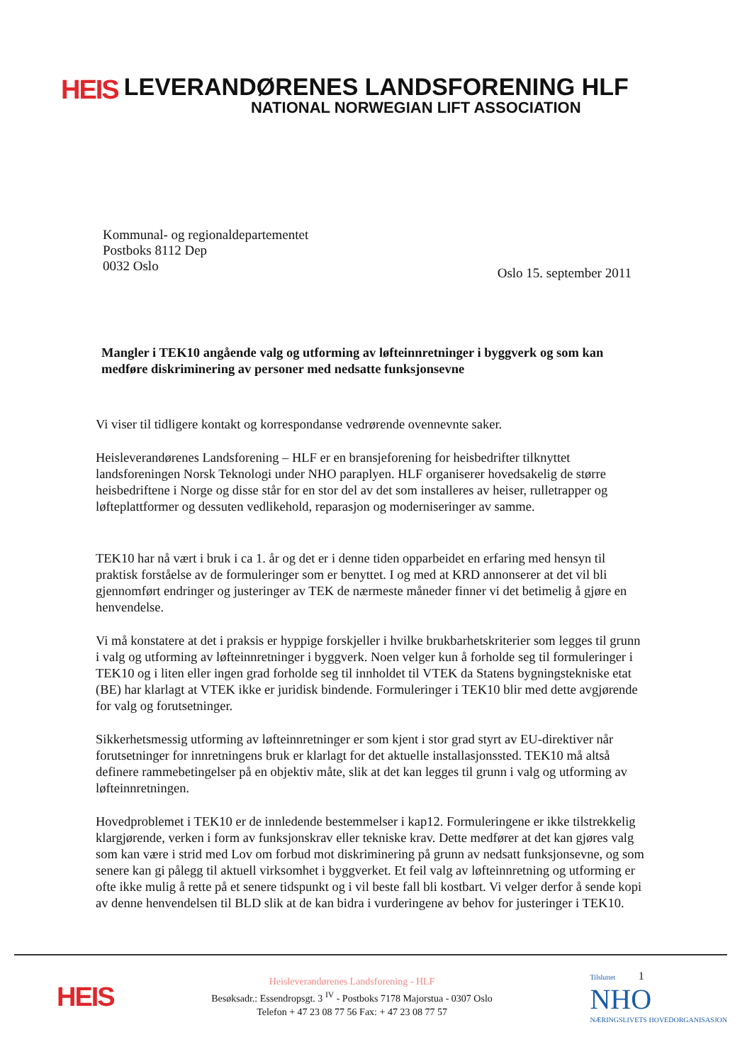HEIS
LEVERANDØRENES LANDSFORENING HLF
NATIONAL NORWEGIAN LIFT ASSOCIATION
Kommunal- og regionaldepartementet
Postboks 8112 Dep
0032 Oslo
Oslo 15. september 2011
Mangler i TEK10 angående valg og utforming av løfteinnretninger i byggverk og som kan medføre diskriminering av personer med nedsatte funksjonsevne
Vi viser til tidligere kontakt og korrespondanse vedrørende ovennevnte saker.
Heisleverandørenes Landsforening – HLF er en bransjeforening for heisbedrifter tilknyttet landsforeningen Norsk Teknologi under NHO paraplyen. HLF organiserer hovedsakelig de større heisbedriftene i Norge og disse står for en stor del av det som installeres av heiser, rulletrapper og løfteplattformer og dessuten vedlikehold, reparasjon og moderniseringer av samme.
TEK10 har nå vært i bruk i ca 1. år og det er i denne tiden opparbeidet en erfaring med hensyn til praktisk forståelse av de formuleringer som er benyttet. I og med at KRD annonserer at det vil bli gjennomført endringer og justeringer av TEK de nærmeste måneder finner vi det betimelig å gjøre en henvendelse.
Vi må konstatere at det i praksis er hyppige forskjeller i hvilke brukbarhetskriterier som legges til grunn i valg og utforming av løfteinnretninger i byggverk. Noen velger kun å forholde seg til formuleringer i TEK10 og i liten eller ingen grad forholde seg til innholdet til VTEK da Statens bygningstekniske etat (BE) har klarlagt at VTEK ikke er juridisk bindende. Formuleringer i TEK10 blir med dette avgjørende for valg og forutsetninger.
Sikkerhetsmessig utforming av løfteinnretninger er som kjent i stor grad styrt av EU-direktiver når forutsetninger for innretningens bruk er klarlagt for det aktuelle installasjonssted. TEK10 må altså definere rammebetingelser på en objektiv måte, slik at det kan legges til grunn i valg og utforming av løfteinnretningen.
Hovedproblemet i TEK10 er de innledende bestemmelser i kap12. Formuleringene er ikke tilstrekkelig klargjørende, verken i form av funksjonskrav eller tekniske krav. Dette medfører at det kan gjøres valg som kan være i strid med Lov om forbud mot diskriminering på grunn av nedsatt funksjonsevne, og som senere kan gi pålegg til aktuell virksomhet i byggverket. Et feil valg av løfteinnretning og utforming er ofte ikke mulig å rette på et senere tidspunkt og i vil beste fall bli kostbart. Vi velger derfor å sende kopi av denne henvendelsen til BLD slik at de kan bidra i vurderingene av behov for justeringer i TEK10.
HEIS
Heisleverandørenes Landsforening - HLF
Besøksadr.: Essendropsgt. 3 <sup>IV</sup> - Postboks 7178 Majorstua - 0307 Oslo
Telefon + 47 23 08 77 56 Fax: + 47 23 08 77 57
Tilsluttet 1
NHO
NÆRINGSLIVETS HOVEDORGANISASJON